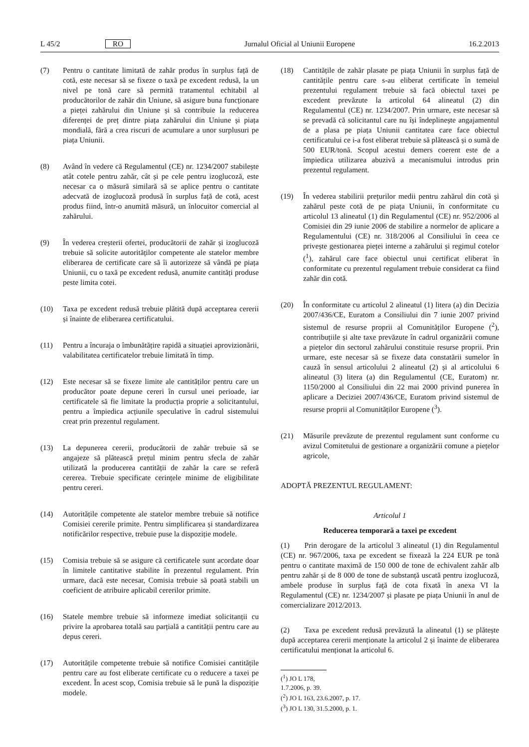L 45/2 RO Jurnalul Oficial al Uniunii Europene 16.2.2013
(7) Pentru o cantitate limitată de zahăr produs în surplus față de cotă, este necesar să se fixeze o taxă pe excedent redusă, la un nivel pe tonă care să permită tratamentul echitabil al producătorilor de zahăr din Uniune, să asigure buna funcționare a pieței zahărului din Uniune și să contribuie la reducerea diferenței de preț dintre piața zahărului din Uniune și piața mondială, fără a crea riscuri de acumulare a unor surplusuri pe piața Uniunii.
(8) Având în vedere că Regulamentul (CE) nr. 1234/2007 stabilește atât cotele pentru zahăr, cât și pe cele pentru izoglucoză, este necesar ca o măsură similară să se aplice pentru o cantitate adecvată de izoglucoză produsă în surplus față de cotă, acest produs fiind, într-o anumită măsură, un înlocuitor comercial al zahărului.
(9) În vederea creșterii ofertei, producătorii de zahăr și izoglucoză trebuie să solicite autorităților competente ale statelor membre eliberarea de certificate care să îi autorizeze să vândă pe piața Uniunii, cu o taxă pe excedent redusă, anumite cantități produse peste limita cotei.
(10) Taxa pe excedent redusă trebuie plătită după acceptarea cererii și înainte de eliberarea certificatului.
(11) Pentru a încuraja o îmbunătățire rapidă a situației aprovizionării, valabilitatea certificatelor trebuie limitată în timp.
(12) Este necesar să se fixeze limite ale cantităților pentru care un producător poate depune cereri în cursul unei perioade, iar certificatele să fie limitate la producția proprie a solicitantului, pentru a împiedica acțiunile speculative în cadrul sistemului creat prin prezentul regulament.
(13) La depunerea cererii, producătorii de zahăr trebuie să se angajeze să plătească prețul minim pentru sfecla de zahăr utilizată la producerea cantității de zahăr la care se referă cererea. Trebuie specificate cerințele minime de eligibilitate pentru cereri.
(14) Autoritățile competente ale statelor membre trebuie să notifice Comisiei cererile primite. Pentru simplificarea și standardizarea notificărilor respective, trebuie puse la dispoziție modele.
(15) Comisia trebuie să se asigure că certificatele sunt acordate doar în limitele cantitative stabilite în prezentul regulament. Prin urmare, dacă este necesar, Comisia trebuie să poată stabili un coeficient de atribuire aplicabil cererilor primite.
(16) Statele membre trebuie să informeze imediat solicitanții cu privire la aprobarea totală sau parțială a cantității pentru care au depus cereri.
(17) Autoritățile competente trebuie să notifice Comisiei cantitățile pentru care au fost eliberate certificate cu o reducere a taxei pe excedent. În acest scop, Comisia trebuie să le pună la dispoziție modele.
(18) Cantitățile de zahăr plasate pe piața Uniunii în surplus față de cantitățile pentru care s-au eliberat certificate în temeiul prezentului regulament trebuie să facă obiectul taxei pe excedent prevăzute la articolul 64 alineatul (2) din Regulamentul (CE) nr. 1234/2007. Prin urmare, este necesar să se prevadă că solicitantul care nu își îndeplinește angajamentul de a plasa pe piața Uniunii cantitatea care face obiectul certificatului ce i-a fost eliberat trebuie să plătească și o sumă de 500 EUR/tonă. Scopul acestui demers coerent este de a împiedica utilizarea abuzivă a mecanismului introdus prin prezentul regulament.
(19) În vederea stabilirii prețurilor medii pentru zahărul din cotă și zahărul peste cotă de pe piața Uniunii, în conformitate cu articolul 13 alineatul (1) din Regulamentul (CE) nr. 952/2006 al Comisiei din 29 iunie 2006 de stabilire a normelor de aplicare a Regulamentului (CE) nr. 318/2006 al Consiliului în ceea ce privește gestionarea pieței interne a zahărului și regimul cotelor (<sup>1</sup>), zahărul care face obiectul unui certificat eliberat în conformitate cu prezentul regulament trebuie considerat ca fiind zahăr din cotă.
(20) În conformitate cu articolul 2 alineatul (1) litera (a) din Decizia 2007/436/CE, Euratom a Consiliului din 7 iunie 2007 privind sistemul de resurse proprii al Comunităților Europene (<sup>2</sup>), contribuțiile și alte taxe prevăzute în cadrul organizării comune a piețelor din sectorul zahărului constituie resurse proprii. Prin urmare, este necesar să se fixeze data constatării sumelor în cauză în sensul articolului 2 alineatul (2) și al articolului 6 alineatul (3) litera (a) din Regulamentul (CE, Euratom) nr. 1150/2000 al Consiliului din 22 mai 2000 privind punerea în aplicare a Deciziei 2007/436/CE, Euratom privind sistemul de resurse proprii al Comunităților Europene (<sup>3</sup>).
(21) Măsurile prevăzute de prezentul regulament sunt conforme cu avizul Comitetului de gestionare a organizării comune a piețelor agricole,
ADOPTĂ PREZENTUL REGULAMENT:
Articolul 1
Reducerea temporară a taxei pe excedent
(1) Prin derogare de la articolul 3 alineatul (1) din Regulamentul (CE) nr. 967/2006, taxa pe excedent se fixează la 224 EUR pe tonă pentru o cantitate maximă de 150 000 de tone de echivalent zahăr alb pentru zahăr și de 8 000 de tone de substanță uscată pentru izoglucoză, ambele produse în surplus față de cota fixată în anexa VI la Regulamentul (CE) nr. 1234/2007 și plasate pe piața Uniunii în anul de comercializare 2012/2013.
(2) Taxa pe excedent redusă prevăzută la alineatul (1) se plătește după acceptarea cererii menționate la articolul 2 și înainte de eliberarea certificatului menționat la articolul 6.
(<sup>1</sup>) JO L 178, 1.7.2006, p. 39.
(<sup>2</sup>) JO L 163, 23.6.2007, p. 17.
(<sup>3</sup>) JO L 130, 31.5.2000, p. 1.